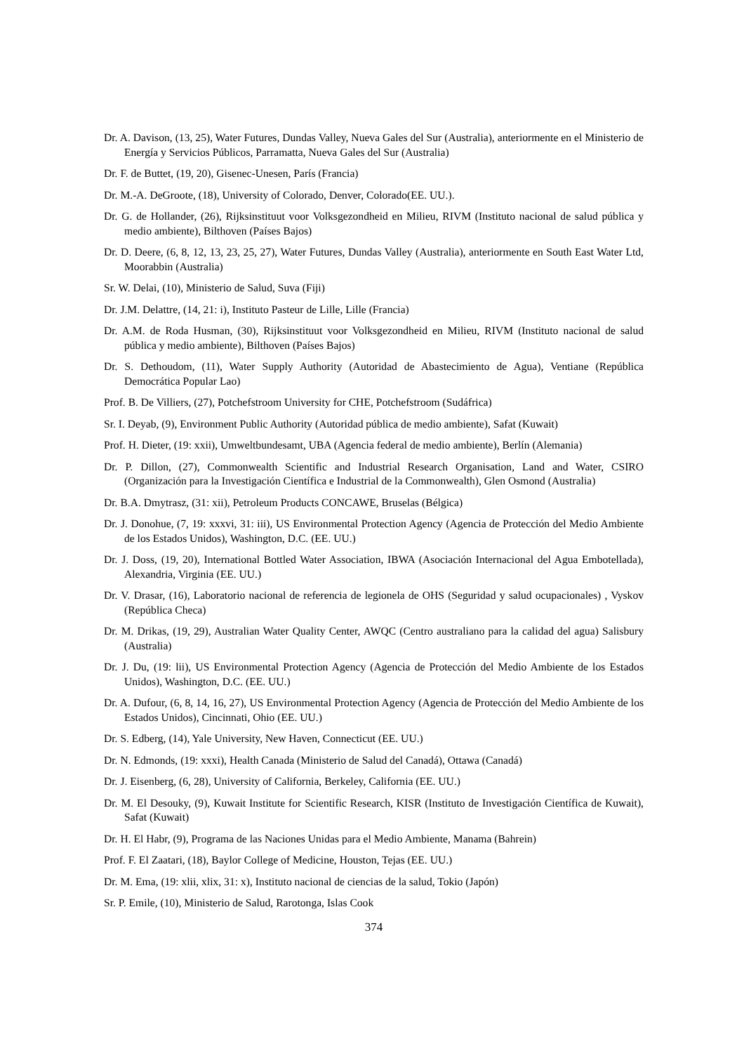Dr. A. Davison, (13, 25), Water Futures, Dundas Valley, Nueva Gales del Sur (Australia), anteriormente en el Ministerio de Energía y Servicios Públicos, Parramatta, Nueva Gales del Sur (Australia)
Dr. F. de Buttet, (19, 20), Gisenec-Unesen, París (Francia)
Dr. M.-A. DeGroote, (18), University of Colorado, Denver, Colorado(EE. UU.).
Dr. G. de Hollander, (26), Rijksinstituut voor Volksgezondheid en Milieu, RIVM (Instituto nacional de salud pública y medio ambiente), Bilthoven (Países Bajos)
Dr. D. Deere, (6, 8, 12, 13, 23, 25, 27), Water Futures, Dundas Valley (Australia), anteriormente en South East Water Ltd, Moorabbin (Australia)
Sr. W. Delai, (10), Ministerio de Salud, Suva (Fiji)
Dr. J.M. Delattre, (14, 21: i), Instituto Pasteur de Lille, Lille (Francia)
Dr. A.M. de Roda Husman, (30), Rijksinstituut voor Volksgezondheid en Milieu, RIVM (Instituto nacional de salud pública y medio ambiente), Bilthoven (Países Bajos)
Dr. S. Dethoudom, (11), Water Supply Authority (Autoridad de Abastecimiento de Agua), Ventiane (República Democrática Popular Lao)
Prof. B. De Villiers, (27), Potchefstroom University for CHE, Potchefstroom (Sudáfrica)
Sr. I. Deyab, (9), Environment Public Authority (Autoridad pública de medio ambiente), Safat (Kuwait)
Prof. H. Dieter, (19: xxii), Umweltbundesamt, UBA (Agencia federal de medio ambiente), Berlín (Alemania)
Dr. P. Dillon, (27), Commonwealth Scientific and Industrial Research Organisation, Land and Water, CSIRO (Organización para la Investigación Científica e Industrial de la Commonwealth), Glen Osmond (Australia)
Dr. B.A. Dmytrasz, (31: xii), Petroleum Products CONCAWE, Bruselas (Bélgica)
Dr. J. Donohue, (7, 19: xxxvi, 31: iii), US Environmental Protection Agency (Agencia de Protección del Medio Ambiente de los Estados Unidos), Washington, D.C. (EE. UU.)
Dr. J. Doss, (19, 20), International Bottled Water Association, IBWA (Asociación Internacional del Agua Embotellada), Alexandria, Virginia (EE. UU.)
Dr. V. Drasar, (16), Laboratorio nacional de referencia de legionela de OHS (Seguridad y salud ocupacionales) , Vyskov (República Checa)
Dr. M. Drikas, (19, 29), Australian Water Quality Center, AWQC (Centro australiano para la calidad del agua) Salisbury (Australia)
Dr. J. Du, (19: lii), US Environmental Protection Agency (Agencia de Protección del Medio Ambiente de los Estados Unidos), Washington, D.C. (EE. UU.)
Dr. A. Dufour, (6, 8, 14, 16, 27), US Environmental Protection Agency (Agencia de Protección del Medio Ambiente de los Estados Unidos), Cincinnati, Ohio (EE. UU.)
Dr. S. Edberg, (14), Yale University, New Haven, Connecticut (EE. UU.)
Dr. N. Edmonds, (19: xxxi), Health Canada (Ministerio de Salud del Canadá), Ottawa (Canadá)
Dr. J. Eisenberg, (6, 28), University of California, Berkeley, California (EE. UU.)
Dr. M. El Desouky, (9), Kuwait Institute for Scientific Research, KISR (Instituto de Investigación Científica de Kuwait), Safat (Kuwait)
Dr. H. El Habr, (9), Programa de las Naciones Unidas para el Medio Ambiente, Manama (Bahrein)
Prof. F. El Zaatari, (18), Baylor College of Medicine, Houston, Tejas (EE. UU.)
Dr. M. Ema, (19: xlii, xlix, 31: x), Instituto nacional de ciencias de la salud, Tokio (Japón)
Sr. P. Emile, (10), Ministerio de Salud, Rarotonga, Islas Cook
374